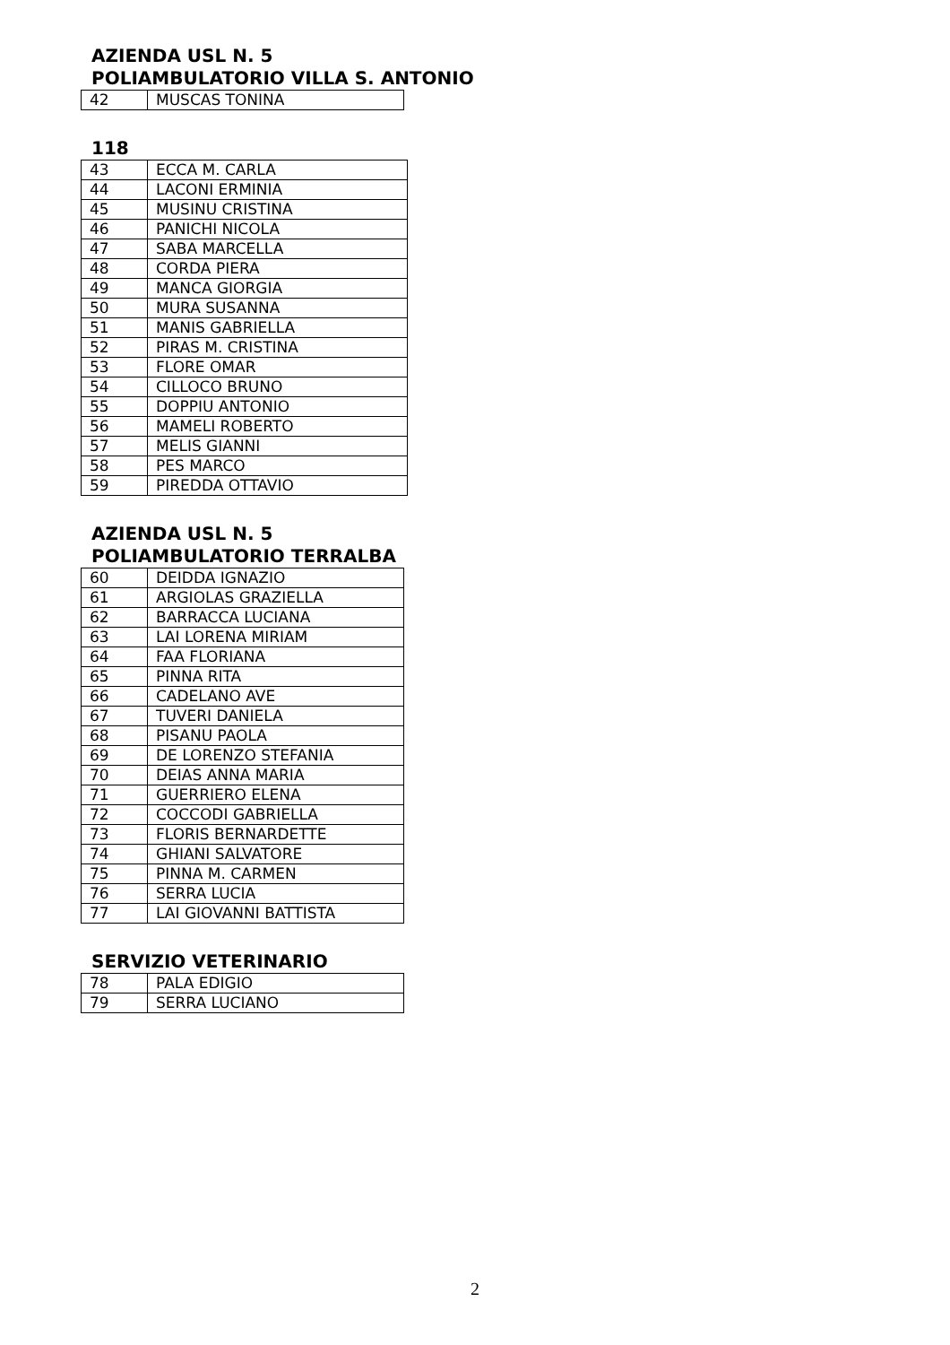AZIENDA USL N. 5
POLIAMBULATORIO VILLA S. ANTONIO
| 42 | MUSCAS TONINA |
118
| 43 | ECCA M. CARLA |
| 44 | LACONI ERMINIA |
| 45 | MUSINU CRISTINA |
| 46 | PANICHI NICOLA |
| 47 | SABA MARCELLA |
| 48 | CORDA PIERA |
| 49 | MANCA GIORGIA |
| 50 | MURA SUSANNA |
| 51 | MANIS GABRIELLA |
| 52 | PIRAS M. CRISTINA |
| 53 | FLORE OMAR |
| 54 | CILLOCO BRUNO |
| 55 | DOPPIU ANTONIO |
| 56 | MAMELI ROBERTO |
| 57 | MELIS GIANNI |
| 58 | PES MARCO |
| 59 | PIREDDA OTTAVIO |
AZIENDA USL N. 5
POLIAMBULATORIO TERRALBA
| 60 | DEIDDA IGNAZIO |
| 61 | ARGIOLAS GRAZIELLA |
| 62 | BARRACCA LUCIANA |
| 63 | LAI LORENA MIRIAM |
| 64 | FAA FLORIANA |
| 65 | PINNA RITA |
| 66 | CADELANO AVE |
| 67 | TUVERI DANIELA |
| 68 | PISANU PAOLA |
| 69 | DE LORENZO STEFANIA |
| 70 | DEIAS ANNA MARIA |
| 71 | GUERRIERO ELENA |
| 72 | COCCODI GABRIELLA |
| 73 | FLORIS BERNARDETTE |
| 74 | GHIANI SALVATORE |
| 75 | PINNA M. CARMEN |
| 76 | SERRA LUCIA |
| 77 | LAI GIOVANNI BATTISTA |
SERVIZIO VETERINARIO
| 78 | PALA EDIGIO |
| 79 | SERRA LUCIANO |
2